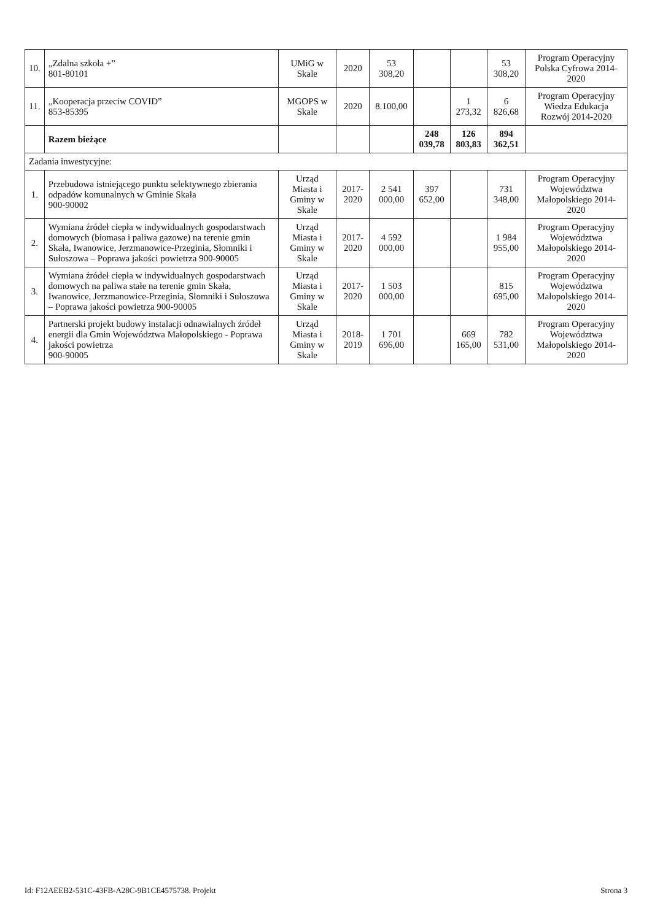| 10. | „Zdalna szkoła +” 801-80101 | UMiG w Skale | 2020 | 53 308,20 | | | 53 308,20 | Program Operacyjny Polska Cyfrowa 2014- 2020 |
| 11. | „Kooperacja przeciw COVID” 853-85395 | MGOPS w Skale | 2020 | 8.100,00 | | 1 273,32 | 6 826,68 | Program Operacyjny Wiedza Edukacja Rozwój 2014-2020 |
| | Razem bieżące | | | | 248 039,78 | 126 803,83 | 894 362,51 | |
| Zadania inwestycyjne: | | | | | | | | |
| 1. | Przebudowa istniejącego punktu selektywnego zbierania odpadów komunalnych w Gminie Skała 900-90002 | Urząd Miasta i Gminy w Skale | 2017-2020 | 2 541 000,00 | 397 652,00 | | 731 348,00 | Program Operacyjny Województwa Małopolskiego 2014-2020 |
| 2. | Wymiana źródeł ciepła w indywidualnych gospodarstwach domowych (biomasa i paliwa gazowe) na terenie gmin Skała, Iwanowice, Jerzmanowice-Przeginia, Słomniki i Sułoszowa – Poprawa jakości powietrza 900-90005 | Urząd Miasta i Gminy w Skale | 2017-2020 | 4 592 000,00 | | | 1 984 955,00 | Program Operacyjny Województwa Małopolskiego 2014-2020 |
| 3. | Wymiana źródeł ciepła w indywidualnych gospodarstwach domowych na paliwa stałe na terenie gmin Skała, Iwanowice, Jerzmanowice-Przeginia, Słomniki i Sułoszowa – Poprawa jakości powietrza 900-90005 | Urząd Miasta i Gminy w Skale | 2017-2020 | 1 503 000,00 | | | 815 695,00 | Program Operacyjny Województwa Małopolskiego 2014-2020 |
| 4. | Partnerski projekt budowy instalacji odnawialnych źródeł energii dla Gmin Województwa Małopolskiego - Poprawa jakości powietrza 900-90005 | Urząd Miasta i Gminy w Skale | 2018-2019 | 1 701 696,00 | | 669 165,00 | 782 531,00 | Program Operacyjny Województwa Małopolskiego 2014-2020 |
Id: F12AEEB2-531C-43FB-A28C-9B1CE4575738. Projekt Strona 3